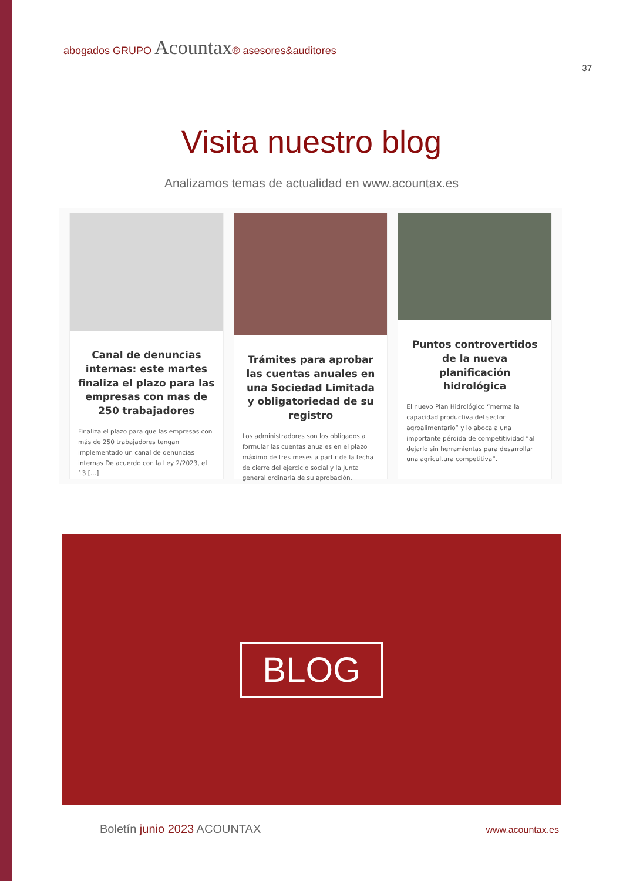abogados GRUPO Acountax® asesores&auditores
37
Visita nuestro blog
Analizamos temas de actualidad en www.acountax.es
Canal de denuncias internas: este martes finaliza el plazo para las empresas con mas de 250 trabajadores
Finaliza el plazo para que las empresas con más de 250 trabajadores tengan implementado un canal de denuncias internas De acuerdo con la Ley 2/2023, el 13 […]
Trámites para aprobar las cuentas anuales en una Sociedad Limitada y obligatoriedad de su registro
Los administradores son los obligados a formular las cuentas anuales en el plazo máximo de tres meses a partir de la fecha de cierre del ejercicio social y la junta general ordinaria de su aprobación.
Puntos controvertidos de la nueva planificación hidrológica
El nuevo Plan Hidrológico “merma la capacidad productiva del sector agroalimentario” y lo aboca a una importante pérdida de competitividad “al dejarlo sin herramientas para desarrollar una agricultura competitiva”.
BLOG
Boletín junio 2023 ACOUNTAX
www.acountax.es